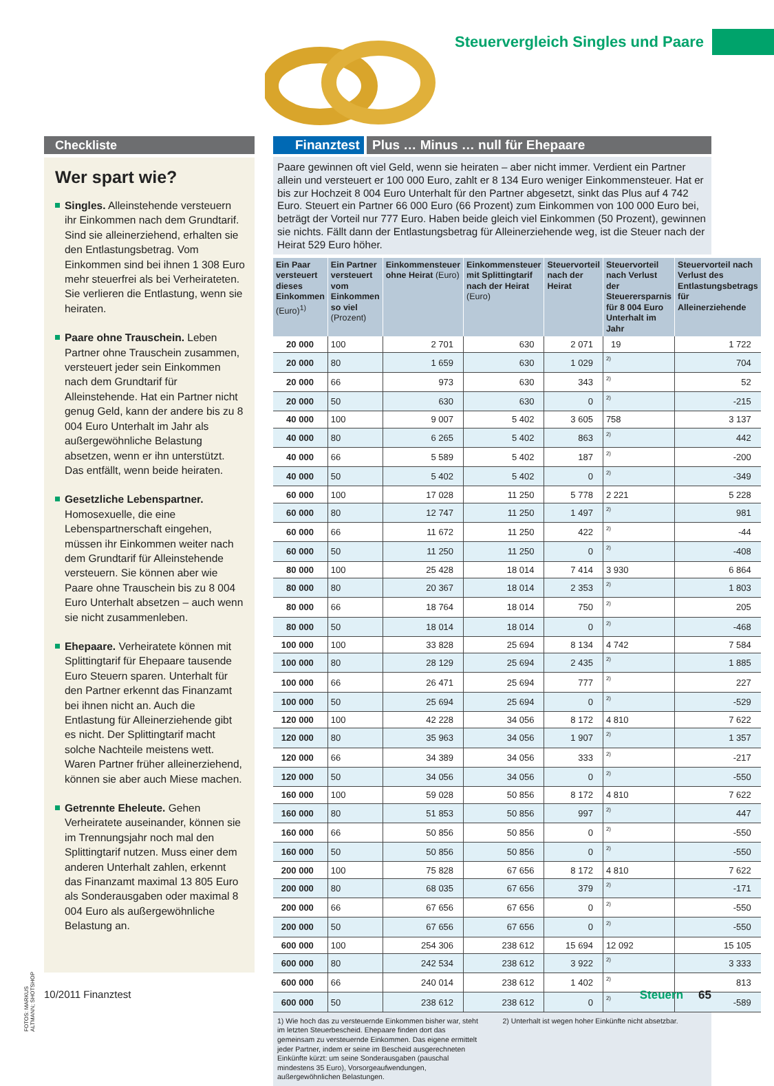Steuervergleich Singles und Paare
Checkliste
Wer spart wie?
Singles. Alleinstehende versteuern ihr Einkommen nach dem Grundtarif. Sind sie alleinerziehend, erhalten sie den Entlastungsbetrag. Vom Einkommen sind bei ihnen 1 308 Euro mehr steuerfrei als bei Verheirateten. Sie verlieren die Entlastung, wenn sie heiraten.
Paare ohne Trauschein. Leben Partner ohne Trauschein zusammen, versteuert jeder sein Einkommen nach dem Grundtarif für Alleinstehende. Hat ein Partner nicht genug Geld, kann der andere bis zu 8 004 Euro Unterhalt im Jahr als außergewöhnliche Belastung absetzen, wenn er ihn unterstützt. Das entfällt, wenn beide heiraten.
Gesetzliche Lebenspartner. Homosexuelle, die eine Lebenspartnerschaft eingehen, müssen ihr Einkommen weiter nach dem Grundtarif für Alleinstehende versteuern. Sie können aber wie Paare ohne Trauschein bis zu 8 004 Euro Unterhalt absetzen – auch wenn sie nicht zusammenleben.
Ehepaare. Verheiratete können mit Splittingtarif für Ehepaare tausende Euro Steuern sparen. Unterhalt für den Partner erkennt das Finanzamt bei ihnen nicht an. Auch die Entlastung für Alleinerziehende gibt es nicht. Der Splittingtarif macht solche Nachteile meistens wett. Waren Partner früher alleinerziehend, können sie aber auch Miese machen.
Getrennte Eheleute. Gehen Verheiratete auseinander, können sie im Trennungsjahr noch mal den Splittingtarif nutzen. Muss einer dem anderen Unterhalt zahlen, erkennt das Finanzamt maximal 13 805 Euro als Sonderausgaben oder maximal 8 004 Euro als außergewöhnliche Belastung an.
Finanztest Plus … Minus … null für Ehepaare
Paare gewinnen oft viel Geld, wenn sie heiraten – aber nicht immer. Verdient ein Partner allein und versteuert er 100 000 Euro, zahlt er 8 134 Euro weniger Einkommensteuer. Hat er bis zur Hochzeit 8 004 Euro Unterhalt für den Partner abgesetzt, sinkt das Plus auf 4 742 Euro. Steuert ein Partner 66 000 Euro (66 Prozent) zum Einkommen von 100 000 Euro bei, beträgt der Vorteil nur 777 Euro. Haben beide gleich viel Einkommen (50 Prozent), gewinnen sie nichts. Fällt dann der Entlastungsbetrag für Alleinerziehende weg, ist die Steuer nach der Heirat 529 Euro höher.
| Ein Paar versteuert dieses Einkommen (Euro)<sup>1)</sup> | Ein Partner versteuert vom Einkommen so viel (Prozent) | Einkommensteuer ohne Heirat (Euro) | Einkommensteuer mit Splittingtarif nach der Heirat (Euro) | Steuervorteil nach der Heirat | Steuervorteil nach Verlust der Steuerersparnis für 8 004 Euro Unterhalt im Jahr | Steuervorteil nach Verlust des Entlastungsbetrags für Alleinerziehende |
| --- | --- | --- | --- | --- | --- | --- |
| 20 000 | 100 | 2 701 | 630 | 2 071 | 19 | 1 722 |
| 20 000 | 80 | 1 659 | 630 | 1 029 | 2) | 704 |
| 20 000 | 66 | 973 | 630 | 343 | 2) | 52 |
| 20 000 | 50 | 630 | 630 | 0 | 2) | -215 |
| 40 000 | 100 | 9 007 | 5 402 | 3 605 | 758 | 3 137 |
| 40 000 | 80 | 6 265 | 5 402 | 863 | 2) | 442 |
| 40 000 | 66 | 5 589 | 5 402 | 187 | 2) | -200 |
| 40 000 | 50 | 5 402 | 5 402 | 0 | 2) | -349 |
| 60 000 | 100 | 17 028 | 11 250 | 5 778 | 2 221 | 5 228 |
| 60 000 | 80 | 12 747 | 11 250 | 1 497 | 2) | 981 |
| 60 000 | 66 | 11 672 | 11 250 | 422 | 2) | -44 |
| 60 000 | 50 | 11 250 | 11 250 | 0 | 2) | -408 |
| 80 000 | 100 | 25 428 | 18 014 | 7 414 | 3 930 | 6 864 |
| 80 000 | 80 | 20 367 | 18 014 | 2 353 | 2) | 1 803 |
| 80 000 | 66 | 18 764 | 18 014 | 750 | 2) | 205 |
| 80 000 | 50 | 18 014 | 18 014 | 0 | 2) | -468 |
| 100 000 | 100 | 33 828 | 25 694 | 8 134 | 4 742 | 7 584 |
| 100 000 | 80 | 28 129 | 25 694 | 2 435 | 2) | 1 885 |
| 100 000 | 66 | 26 471 | 25 694 | 777 | 2) | 227 |
| 100 000 | 50 | 25 694 | 25 694 | 0 | 2) | -529 |
| 120 000 | 100 | 42 228 | 34 056 | 8 172 | 4 810 | 7 622 |
| 120 000 | 80 | 35 963 | 34 056 | 1 907 | 2) | 1 357 |
| 120 000 | 66 | 34 389 | 34 056 | 333 | 2) | -217 |
| 120 000 | 50 | 34 056 | 34 056 | 0 | 2) | -550 |
| 160 000 | 100 | 59 028 | 50 856 | 8 172 | 4 810 | 7 622 |
| 160 000 | 80 | 51 853 | 50 856 | 997 | 2) | 447 |
| 160 000 | 66 | 50 856 | 50 856 | 0 | 2) | -550 |
| 160 000 | 50 | 50 856 | 50 856 | 0 | 2) | -550 |
| 200 000 | 100 | 75 828 | 67 656 | 8 172 | 4 810 | 7 622 |
| 200 000 | 80 | 68 035 | 67 656 | 379 | 2) | -171 |
| 200 000 | 66 | 67 656 | 67 656 | 0 | 2) | -550 |
| 200 000 | 50 | 67 656 | 67 656 | 0 | 2) | -550 |
| 600 000 | 100 | 254 306 | 238 612 | 15 694 | 12 092 | 15 105 |
| 600 000 | 80 | 242 534 | 238 612 | 3 922 | 2) | 3 333 |
| 600 000 | 66 | 240 014 | 238 612 | 1 402 | 2) | 813 |
| 600 000 | 50 | 238 612 | 238 612 | 0 | 2) | -589 |
1) Wie hoch das zu versteuernde Einkommen bisher war, steht im letzten Steuerbescheid. Ehepaare finden dort das gemeinsam zu versteuernde Einkommen. Das eigene ermittelt jeder Partner, indem er seine im Bescheid ausgerechneten Einkünfte kürzt: um seine Sonderausgaben (pauschal mindestens 35 Euro), Vorsorgeaufwendungen, außergewöhnlichen Belastungen.
2) Unterhalt ist wegen hoher Einkünfte nicht absetzbar.
FOTOS: MARKUS ALTMANN; SHOTSHOP
10/2011 Finanztest Steuern 65